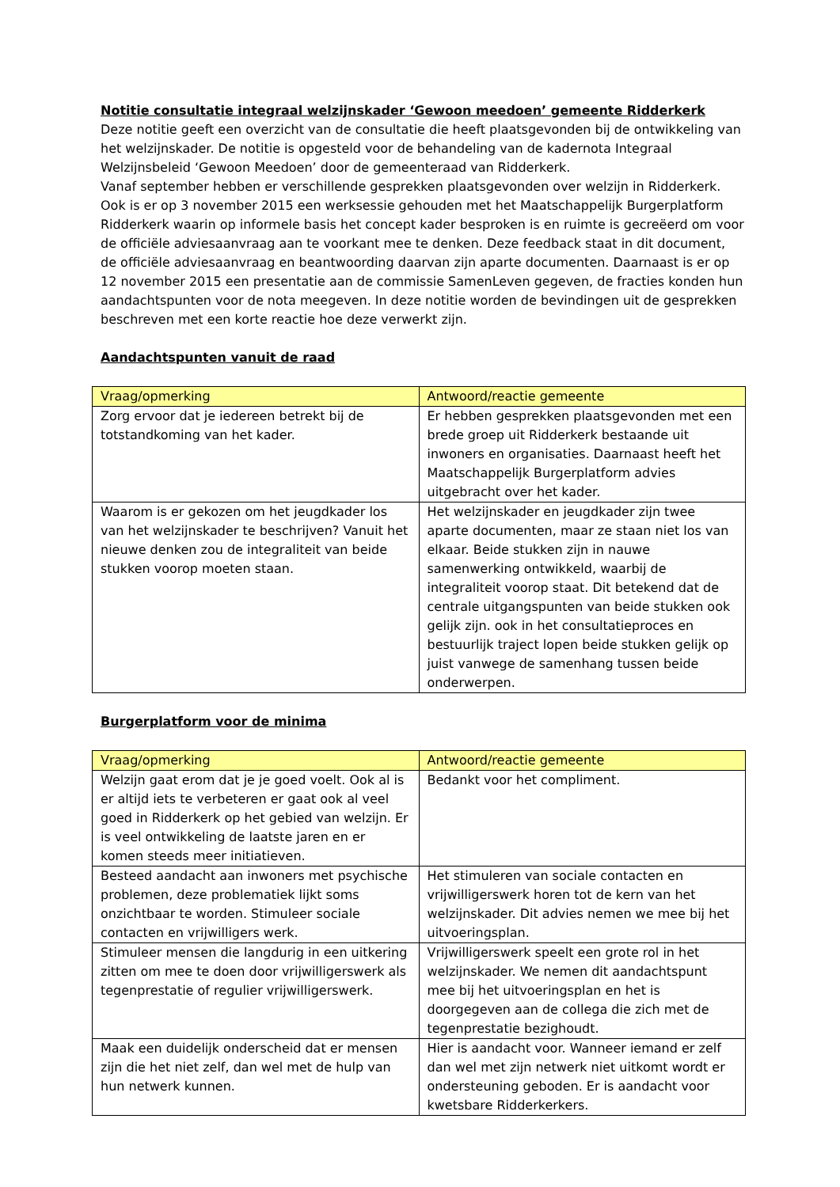Notitie consultatie integraal welzijnskader ‘Gewoon meedoen’ gemeente Ridderkerk
Deze notitie geeft een overzicht van de consultatie die heeft plaatsgevonden bij de ontwikkeling van het welzijnskader. De notitie is opgesteld voor de behandeling van de kadernota Integraal Welzijnsbeleid ‘Gewoon Meedoen’ door de gemeenteraad van Ridderkerk.
Vanaf september hebben er verschillende gesprekken plaatsgevonden over welzijn in Ridderkerk. Ook is er op 3 november 2015 een werksessie gehouden met het Maatschappelijk Burgerplatform Ridderkerk waarin op informele basis het concept kader besproken is en ruimte is gecreëerd om voor de officiële adviesaanvraag aan te voorkant mee te denken. Deze feedback staat in dit document, de officiële adviesaanvraag en beantwoording daarvan zijn aparte documenten. Daarnaast is er op 12 november 2015 een presentatie aan de commissie SamenLeven gegeven, de fracties konden hun aandachtspunten voor de nota meegeven. In deze notitie worden de bevindingen uit de gesprekken beschreven met een korte reactie hoe deze verwerkt zijn.
Aandachtspunten vanuit de raad
| Vraag/opmerking | Antwoord/reactie gemeente |
| --- | --- |
| Zorg ervoor dat je iedereen betrekt bij de totstandkoming van het kader. | Er hebben gesprekken plaatsgevonden met een brede groep uit Ridderkerk bestaande uit inwoners en organisaties. Daarnaast heeft het Maatschappelijk Burgerplatform advies uitgebracht over het kader. |
| Waarom is er gekozen om het jeugdkader los van het welzijnskader te beschrijven? Vanuit het nieuwe denken zou de integraliteit van beide stukken voorop moeten staan. | Het welzijnskader en jeugdkader zijn twee aparte documenten, maar ze staan niet los van elkaar. Beide stukken zijn in nauwe samenwerking ontwikkeld, waarbij de integraliteit voorop staat. Dit betekend dat de centrale uitgangspunten van beide stukken ook gelijk zijn. ook in het consultatieproces en bestuurlijk traject lopen beide stukken gelijk op juist vanwege de samenhang tussen beide onderwerpen. |
Burgerplatform voor de minima
| Vraag/opmerking | Antwoord/reactie gemeente |
| --- | --- |
| Welzijn gaat erom dat je je goed voelt. Ook al is er altijd iets te verbeteren er gaat ook al veel goed in Ridderkerk op het gebied van welzijn. Er is veel ontwikkeling de laatste jaren en er komen steeds meer initiatieven. | Bedankt voor het compliment. |
| Besteed aandacht aan inwoners met psychische problemen, deze problematiek lijkt soms onzichtbaar te worden. Stimuleer sociale contacten en vrijwilligers werk. | Het stimuleren van sociale contacten en vrijwilligerswerk horen tot de kern van het welzijnskader. Dit advies nemen we mee bij het uitvoeringsplan. |
| Stimuleer mensen die langdurig in een uitkering zitten om mee te doen door vrijwilligerswerk als tegenprestatie of regulier vrijwilligerswerk. | Vrijwilligerswerk speelt een grote rol in het welzijnskader. We nemen dit aandachtspunt mee bij het uitvoeringsplan en het is doorgegeven aan de collega die zich met de tegenprestatie bezighoudt. |
| Maak een duidelijk onderscheid dat er mensen zijn die het niet zelf, dan wel met de hulp van hun netwerk kunnen. | Hier is aandacht voor. Wanneer iemand er zelf dan wel met zijn netwerk niet uitkomt wordt er ondersteuning geboden. Er is aandacht voor kwetsbare Ridderkerkers. |